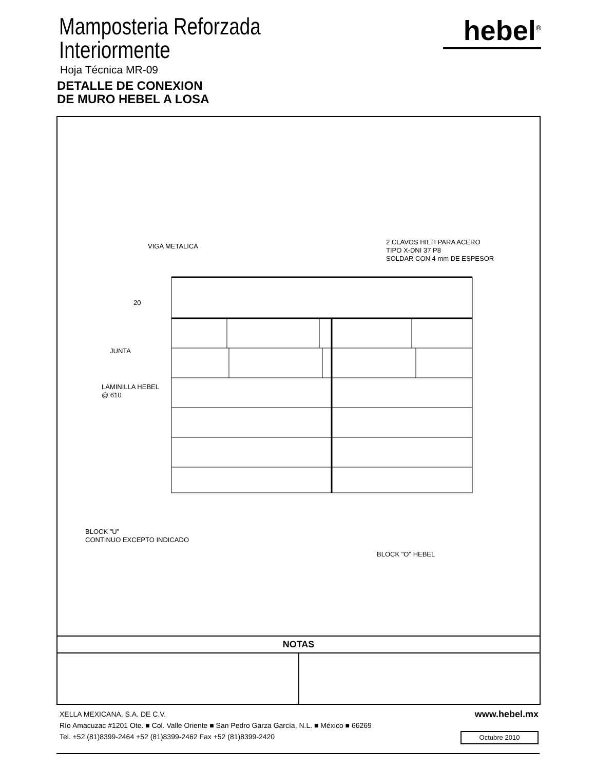Mamposteria Reforzada
Interiormente
Hoja Técnica MR-09
DETALLE DE CONEXION
DE MURO HEBEL A LOSA
hebel<sup>®</sup>
VIGA METALICA
2 CLAVOS HILTI PARA ACERO
TIPO X-DNI 37 P8
SOLDAR CON 4 mm DE ESPESOR
20
JUNTA
LAMINILLA HEBEL
@ 610
BLOCK "U"
CONTINUO EXCEPTO INDICADO
BLOCK "O" HEBEL
NOTAS
XELLA MEXICANA, S.A. DE C.V.
www.hebel.mx
Río Amacuzac #1201 Ote. ■ Col. Valle Oriente ■ San Pedro Garza García, N.L. ■ México ■ 66269
Tel. +52 (81)8399-2464 +52 (81)8399-2462 Fax +52 (81)8399-2420
Octubre 2010